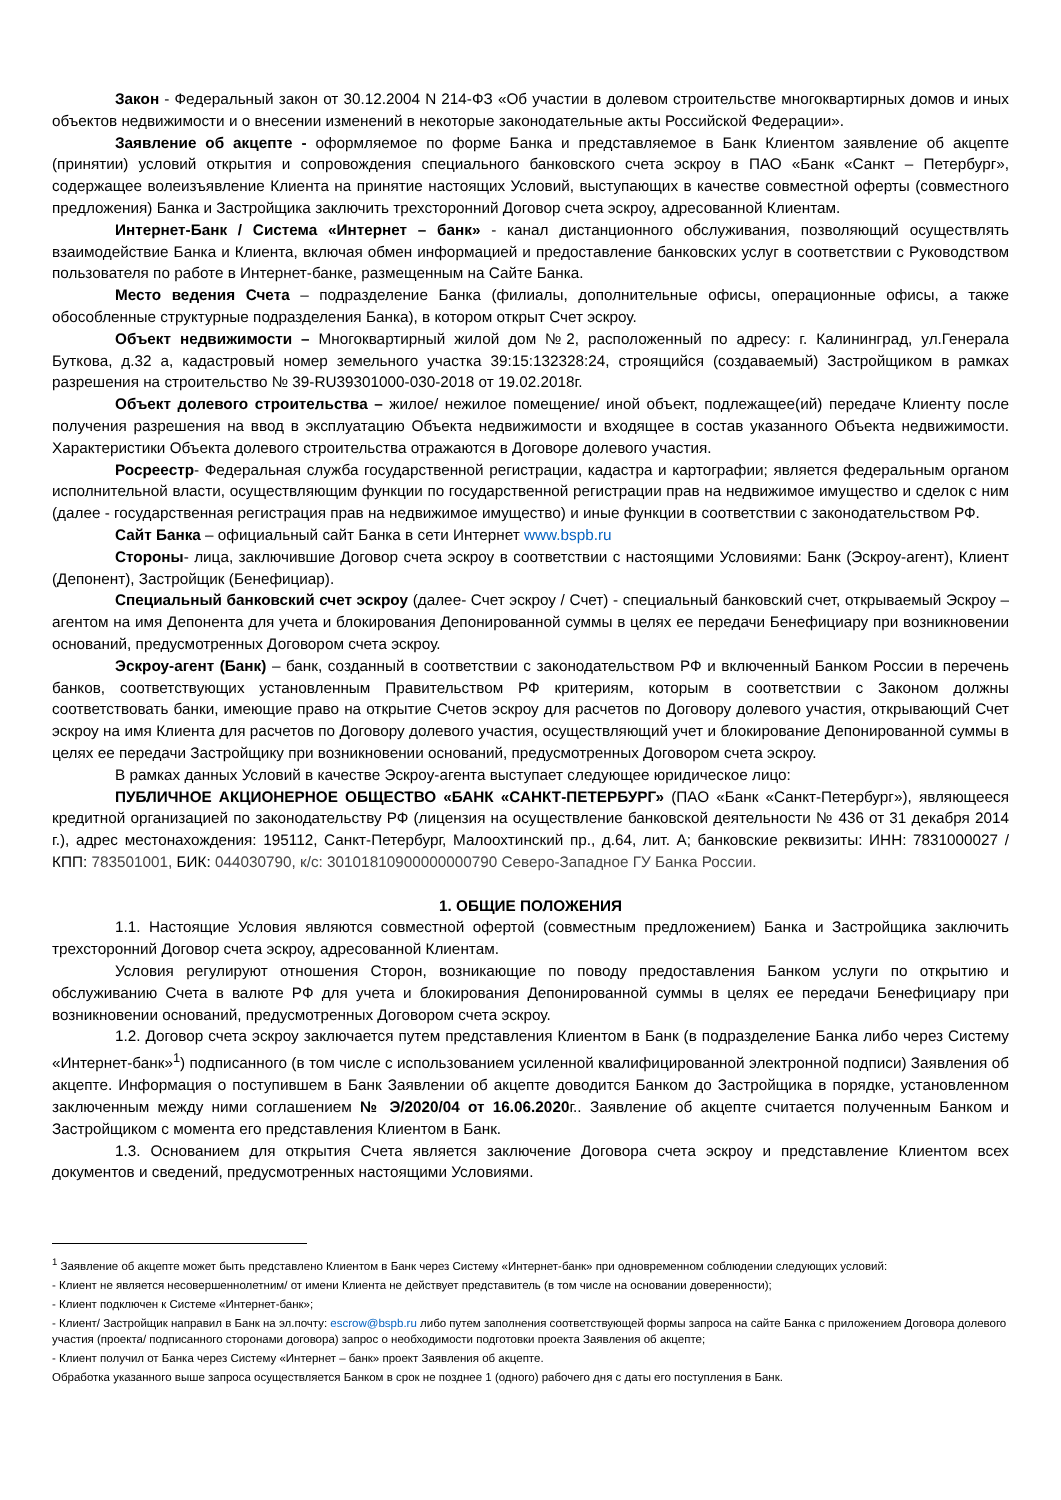Закон - Федеральный закон от 30.12.2004 N 214-ФЗ «Об участии в долевом строительстве многоквартирных домов и иных объектов недвижимости и о внесении изменений в некоторые законодательные акты Российской Федерации».
Заявление об акцепте - оформляемое по форме Банка и представляемое в Банк Клиентом заявление об акцепте (принятии) условий открытия и сопровождения специального банковского счета эскроу в ПАО «Банк «Санкт – Петербург», содержащее волеизъявление Клиента на принятие настоящих Условий, выступающих в качестве совместной оферты (совместного предложения) Банка и Застройщика заключить трехсторонний Договор счета эскроу, адресованной Клиентам.
Интернет-Банк / Система «Интернет – банк» - канал дистанционного обслуживания, позволяющий осуществлять взаимодействие Банка и Клиента, включая обмен информацией и предоставление банковских услуг в соответствии с Руководством пользователя по работе в Интернет-банке, размещенным на Сайте Банка.
Место ведения Счета – подразделение Банка (филиалы, дополнительные офисы, операционные офисы, а также обособленные структурные подразделения Банка), в котором открыт Счет эскроу.
Объект недвижимости – Многоквартирный жилой дом №2, расположенный по адресу: г. Калининград, ул.Генерала Буткова, д.32 а, кадастровый номер земельного участка 39:15:132328:24, строящийся (создаваемый) Застройщиком в рамках разрешения на строительство № 39-RU39301000-030-2018 от 19.02.2018г.
Объект долевого строительства – жилое/ нежилое помещение/ иной объект, подлежащее(ий) передаче Клиенту после получения разрешения на ввод в эксплуатацию Объекта недвижимости и входящее в состав указанного Объекта недвижимости. Характеристики Объекта долевого строительства отражаются в Договоре долевого участия.
Росреестр- Федеральная служба государственной регистрации, кадастра и картографии; является федеральным органом исполнительной власти, осуществляющим функции по государственной регистрации прав на недвижимое имущество и сделок с ним (далее - государственная регистрация прав на недвижимое имущество) и иные функции в соответствии с законодательством РФ.
Сайт Банка – официальный сайт Банка в сети Интернет www.bspb.ru
Стороны- лица, заключившие Договор счета эскроу в соответствии с настоящими Условиями: Банк (Эскроу-агент), Клиент (Депонент), Застройщик (Бенефициар).
Специальный банковский счет эскроу (далее- Счет эскроу / Счет) - специальный банковский счет, открываемый Эскроу – агентом на имя Депонента для учета и блокирования Депонированной суммы в целях ее передачи Бенефициару при возникновении оснований, предусмотренных Договором счета эскроу.
Эскроу-агент (Банк) – банк, созданный в соответствии с законодательством РФ и включенный Банком России в перечень банков, соответствующих установленным Правительством РФ критериям, которым в соответствии с Законом должны соответствовать банки, имеющие право на открытие Счетов эскроу для расчетов по Договору долевого участия, открывающий Счет эскроу на имя Клиента для расчетов по Договору долевого участия, осуществляющий учет и блокирование Депонированной суммы в целях ее передачи Застройщику при возникновении оснований, предусмотренных Договором счета эскроу.
В рамках данных Условий в качестве Эскроу-агента выступает следующее юридическое лицо:
ПУБЛИЧНОЕ АКЦИОНЕРНОЕ ОБЩЕСТВО «БАНК «САНКТ-ПЕТЕРБУРГ» (ПАО «Банк «Санкт-Петербург»), являющееся кредитной организацией по законодательству РФ (лицензия на осуществление банковской деятельности № 436 от 31 декабря 2014 г.), адрес местонахождения: 195112, Санкт-Петербург, Малоохтинский пр., д.64, лит. А; банковские реквизиты: ИНН: 7831000027 / КПП: 783501001, БИК: 044030790, к/с: 30101810900000000790 Северо-Западное ГУ Банка России.
1. ОБЩИЕ ПОЛОЖЕНИЯ
1.1. Настоящие Условия являются совместной офертой (совместным предложением) Банка и Застройщика заключить трехсторонний Договор счета эскроу, адресованной Клиентам.
Условия регулируют отношения Сторон, возникающие по поводу предоставления Банком услуги по открытию и обслуживанию Счета в валюте РФ для учета и блокирования Депонированной суммы в целях ее передачи Бенефициару при возникновении оснований, предусмотренных Договором счета эскроу.
1.2. Договор счета эскроу заключается путем представления Клиентом в Банк (в подразделение Банка либо через Систему «Интернет-банк»<sup>1</sup>) подписанного (в том числе с использованием усиленной квалифицированной электронной подписи) Заявления об акцепте. Информация о поступившем в Банк Заявлении об акцепте доводится Банком до Застройщика в порядке, установленном заключенным между ними соглашением № Э/2020/04 от 16.06.2020г.. Заявление об акцепте считается полученным Банком и Застройщиком с момента его представления Клиентом в Банк.
1.3. Основанием для открытия Счета является заключение Договора счета эскроу и представление Клиентом всех документов и сведений, предусмотренных настоящими Условиями.
<sup>1</sup> Заявление об акцепте может быть представлено Клиентом в Банк через Систему «Интернет-банк» при одновременном соблюдении следующих условий:
- Клиент не является несовершеннолетним/ от имени Клиента не действует представитель (в том числе на основании доверенности);
- Клиент подключен к Системе «Интернет-банк»;
- Клиент/ Застройщик направил в Банк на эл.почту: escrow@bspb.ru либо путем заполнения соответствующей формы запроса на сайте Банка с приложением Договора долевого участия (проекта/ подписанного сторонами договора) запрос о необходимости подготовки проекта Заявления об акцепте;
- Клиент получил от Банка через Систему «Интернет – банк» проект Заявления об акцепте.
Обработка указанного выше запроса осуществляется Банком в срок не позднее 1 (одного) рабочего дня с даты его поступления в Банк.